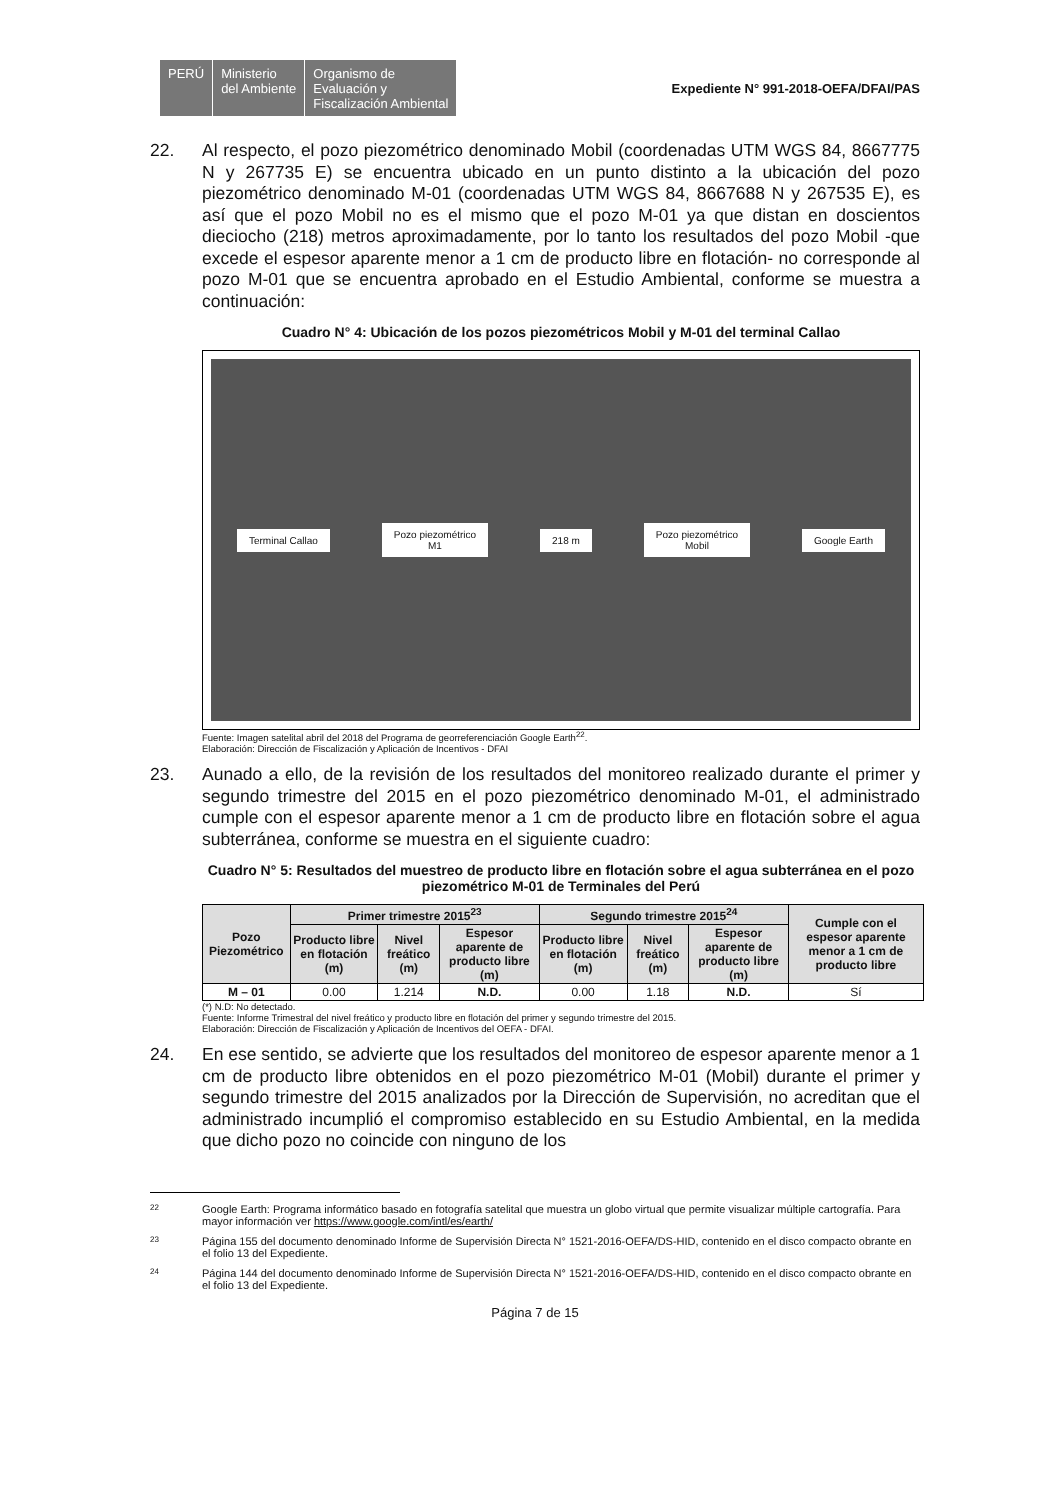PERÚ Ministerio
del Ambiente
Organismo de
Evaluación y
Fiscalización Ambiental
Expediente N° 991-2018-OEFA/DFAI/PAS
22. Al respecto, el pozo piezométrico denominado Mobil (coordenadas UTM WGS 84, 8667775 N y 267735 E) se encuentra ubicado en un punto distinto a la ubicación del pozo piezométrico denominado M-01 (coordenadas UTM WGS 84, 8667688 N y 267535 E), es así que el pozo Mobil no es el mismo que el pozo M-01 ya que distan en doscientos dieciocho (218) metros aproximadamente, por lo tanto los resultados del pozo Mobil -que excede el espesor aparente menor a 1 cm de producto libre en flotación- no corresponde al pozo M-01 que se encuentra aprobado en el Estudio Ambiental, conforme se muestra a continuación:
Cuadro N° 4: Ubicación de los pozos piezométricos Mobil y M-01 del terminal Callao
Terminal Callao Pozo piezométrico
M1 218 m Pozo piezométrico
Mobil Google Earth
Fuente: Imagen satelital abril del 2018 del Programa de georreferenciación Google Earth<sup>22</sup>.
Elaboración: Dirección de Fiscalización y Aplicación de Incentivos - DFAI
23. Aunado a ello, de la revisión de los resultados del monitoreo realizado durante el primer y segundo trimestre del 2015 en el pozo piezométrico denominado M-01, el administrado cumple con el espesor aparente menor a 1 cm de producto libre en flotación sobre el agua subterránea, conforme se muestra en el siguiente cuadro:
Cuadro N° 5: Resultados del muestreo de producto libre en flotación sobre el agua subterránea en el pozo piezométrico M-01 de Terminales del Perú
| Pozo Piezométrico | Primer trimestre 2015<sup>23</sup> | | | Segundo trimestre 2015<sup>24</sup> | | | Cumple con el espesor aparente menor a 1 cm de producto libre |
| --- | --- | --- | --- | --- | --- | --- | --- |
| | Producto libre en flotación (m) | Nivel freático (m) | Espesor aparente de producto libre (m) | Producto libre en flotación (m) | Nivel freático (m) | Espesor aparente de producto libre (m) | |
| M – 01 | 0.00 | 1.214 | N.D. | 0.00 | 1.18 | N.D. | Sí |
(*) N.D: No detectado.
Fuente: Informe Trimestral del nivel freático y producto libre en flotación del primer y segundo trimestre del 2015.
Elaboración: Dirección de Fiscalización y Aplicación de Incentivos del OEFA - DFAI.
24. En ese sentido, se advierte que los resultados del monitoreo de espesor aparente menor a 1 cm de producto libre obtenidos en el pozo piezométrico M-01 (Mobil) durante el primer y segundo trimestre del 2015 analizados por la Dirección de Supervisión, no acreditan que el administrado incumplió el compromiso establecido en su Estudio Ambiental, en la medida que dicho pozo no coincide con ninguno de los
22 Google Earth: Programa informático basado en fotografía satelital que muestra un globo virtual que permite visualizar múltiple cartografía. Para mayor información ver https://www.google.com/intl/es/earth/
23 Página 155 del documento denominado Informe de Supervisión Directa N° 1521-2016-OEFA/DS-HID, contenido en el disco compacto obrante en el folio 13 del Expediente.
24 Página 144 del documento denominado Informe de Supervisión Directa N° 1521-2016-OEFA/DS-HID, contenido en el disco compacto obrante en el folio 13 del Expediente.
Página 7 de 15